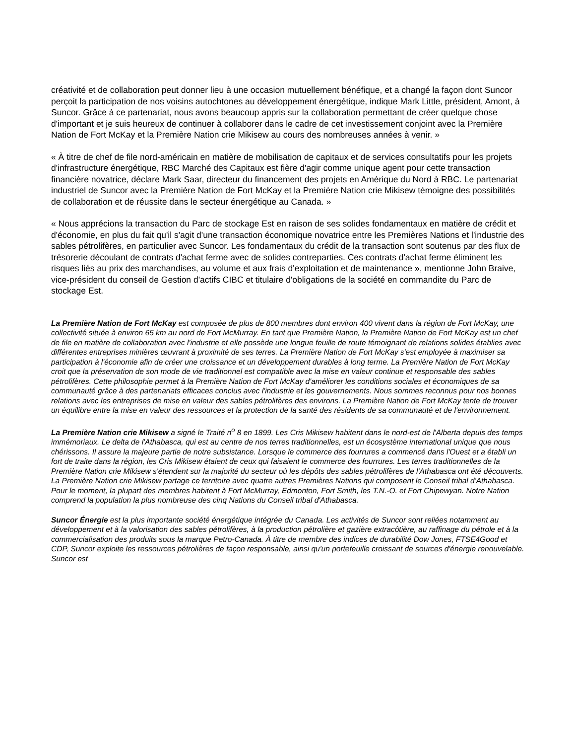créativité et de collaboration peut donner lieu à une occasion mutuellement bénéfique, et a changé la façon dont Suncor perçoit la participation de nos voisins autochtones au développement énergétique, indique Mark Little, président, Amont, à Suncor. Grâce à ce partenariat, nous avons beaucoup appris sur la collaboration permettant de créer quelque chose d'important et je suis heureux de continuer à collaborer dans le cadre de cet investissement conjoint avec la Première Nation de Fort McKay et la Première Nation crie Mikisew au cours des nombreuses années à venir. »
« À titre de chef de file nord-américain en matière de mobilisation de capitaux et de services consultatifs pour les projets d'infrastructure énergétique, RBC Marché des Capitaux est fière d'agir comme unique agent pour cette transaction financière novatrice, déclare Mark Saar, directeur du financement des projets en Amérique du Nord à RBC. Le partenariat industriel de Suncor avec la Première Nation de Fort McKay et la Première Nation crie Mikisew témoigne des possibilités de collaboration et de réussite dans le secteur énergétique au Canada. »
« Nous apprécions la transaction du Parc de stockage Est en raison de ses solides fondamentaux en matière de crédit et d'économie, en plus du fait qu'il s'agit d'une transaction économique novatrice entre les Premières Nations et l'industrie des sables pétrolifères, en particulier avec Suncor. Les fondamentaux du crédit de la transaction sont soutenus par des flux de trésorerie découlant de contrats d'achat ferme avec de solides contreparties. Ces contrats d'achat ferme éliminent les risques liés au prix des marchandises, au volume et aux frais d'exploitation et de maintenance », mentionne John Braive, vice-président du conseil de Gestion d'actifs CIBC et titulaire d'obligations de la société en commandite du Parc de stockage Est.
La Première Nation de Fort McKay est composée de plus de 800 membres dont environ 400 vivent dans la région de Fort McKay, une collectivité située à environ 65 km au nord de Fort McMurray. En tant que Première Nation, la Première Nation de Fort McKay est un chef de file en matière de collaboration avec l'industrie et elle possède une longue feuille de route témoignant de relations solides établies avec différentes entreprises minières œuvrant à proximité de ses terres. La Première Nation de Fort McKay s'est employée à maximiser sa participation à l'économie afin de créer une croissance et un développement durables à long terme. La Première Nation de Fort McKay croit que la préservation de son mode de vie traditionnel est compatible avec la mise en valeur continue et responsable des sables pétrolifères. Cette philosophie permet à la Première Nation de Fort McKay d'améliorer les conditions sociales et économiques de sa communauté grâce à des partenariats efficaces conclus avec l'industrie et les gouvernements. Nous sommes reconnus pour nos bonnes relations avec les entreprises de mise en valeur des sables pétrolifères des environs. La Première Nation de Fort McKay tente de trouver un équilibre entre la mise en valeur des ressources et la protection de la santé des résidents de sa communauté et de l'environnement.
La Première Nation crie Mikisew a signé le Traité n<sup>o</sup> 8 en 1899. Les Cris Mikisew habitent dans le nord-est de l'Alberta depuis des temps immémoriaux. Le delta de l'Athabasca, qui est au centre de nos terres traditionnelles, est un écosystème international unique que nous chérissons. Il assure la majeure partie de notre subsistance. Lorsque le commerce des fourrures a commencé dans l'Ouest et a établi un fort de traite dans la région, les Cris Mikisew étaient de ceux qui faisaient le commerce des fourrures. Les terres traditionnelles de la Première Nation crie Mikisew s'étendent sur la majorité du secteur où les dépôts des sables pétrolifères de l'Athabasca ont été découverts. La Première Nation crie Mikisew partage ce territoire avec quatre autres Premières Nations qui composent le Conseil tribal d'Athabasca. Pour le moment, la plupart des membres habitent à Fort McMurray, Edmonton, Fort Smith, les T.N.-O. et Fort Chipewyan. Notre Nation comprend la population la plus nombreuse des cinq Nations du Conseil tribal d'Athabasca.
Suncor Énergie est la plus importante société énergétique intégrée du Canada. Les activités de Suncor sont reliées notamment au développement et à la valorisation des sables pétrolifères, à la production pétrolière et gazière extracôtière, au raffinage du pétrole et à la commercialisation des produits sous la marque Petro-Canada. À titre de membre des indices de durabilité Dow Jones, FTSE4Good et CDP, Suncor exploite les ressources pétrolières de façon responsable, ainsi qu'un portefeuille croissant de sources d'énergie renouvelable. Suncor est